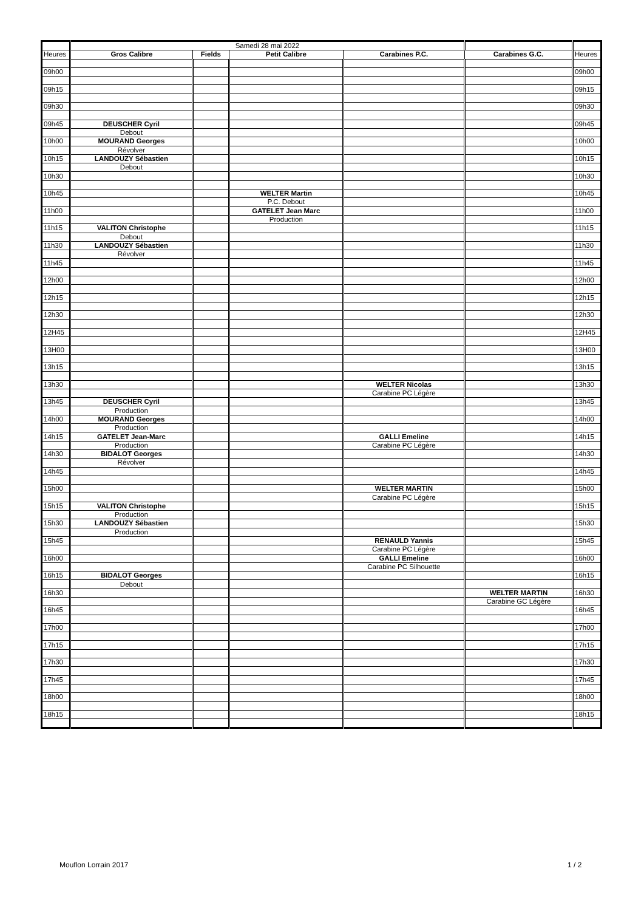| | Samedi 28 mai 2022 | | | | | |
| Heures | Gros Calibre | Fields | Petit Calibre | Carabines P.C. | Carabines G.C. | Heures |
| 09h00 | | | | | | 09h00 |
| 09h15 | | | | | | 09h15 |
| 09h30 | | | | | | 09h30 |
| 09h45 | DEUSCHER Cyril | | | | | 09h45 |
| | Debout | | | | | |
| 10h00 | MOURAND Georges | | | | | 10h00 |
| | Révolver | | | | | |
| 10h15 | LANDOUZY Sébastien | | | | | 10h15 |
| | Debout | | | | | |
| 10h30 | | | | | | 10h30 |
| 10h45 | | | WELTER Martin | | | 10h45 |
| | | | P.C. Debout | | | |
| 11h00 | | | GATELET Jean Marc | | | 11h00 |
| | | | Production | | | |
| 11h15 | VALITON Christophe | | | | | 11h15 |
| | Debout | | | | | |
| 11h30 | LANDOUZY Sébastien | | | | | 11h30 |
| | Révolver | | | | | |
| 11h45 | | | | | | 11h45 |
| 12h00 | | | | | | 12h00 |
| 12h15 | | | | | | 12h15 |
| 12h30 | | | | | | 12h30 |
| 12H45 | | | | | | 12H45 |
| 13H00 | | | | | | 13H00 |
| 13h15 | | | | | | 13h15 |
| 13h30 | | | | WELTER Nicolas | | 13h30 |
| | | | | Carabine PC Légère | | |
| 13h45 | DEUSCHER Cyril | | | | | 13h45 |
| | Production | | | | | |
| 14h00 | MOURAND Georges | | | | | 14h00 |
| | Production | | | | | |
| 14h15 | GATELET Jean-Marc | | | GALLI Emeline | | 14h15 |
| | Production | | | Carabine PC Légère | | |
| 14h30 | BIDALOT Georges | | | | | 14h30 |
| | Révolver | | | | | |
| 14h45 | | | | | | 14h45 |
| 15h00 | | | | WELTER MARTIN | | 15h00 |
| | | | | Carabine PC Légère | | |
| 15h15 | VALITON Christophe | | | | | 15h15 |
| | Production | | | | | |
| 15h30 | LANDOUZY Sébastien | | | | | 15h30 |
| | Production | | | | | |
| 15h45 | | | | RENAULD Yannis | | 15h45 |
| | | | | Carabine PC Légère | | |
| 16h00 | | | | GALLI Emeline | | 16h00 |
| | | | | Carabine PC Silhouette | | |
| 16h15 | BIDALOT Georges | | | | | 16h15 |
| | Debout | | | | | |
| 16h30 | | | | | WELTER MARTIN | 16h30 |
| | | | | | Carabine GC Légère | |
| 16h45 | | | | | | 16h45 |
| 17h00 | | | | | | 17h00 |
| 17h15 | | | | | | 17h15 |
| 17h30 | | | | | | 17h30 |
| 17h45 | | | | | | 17h45 |
| 18h00 | | | | | | 18h00 |
| 18h15 | | | | | | 18h15 |
Mouflon Lorrain 2017 1 / 2